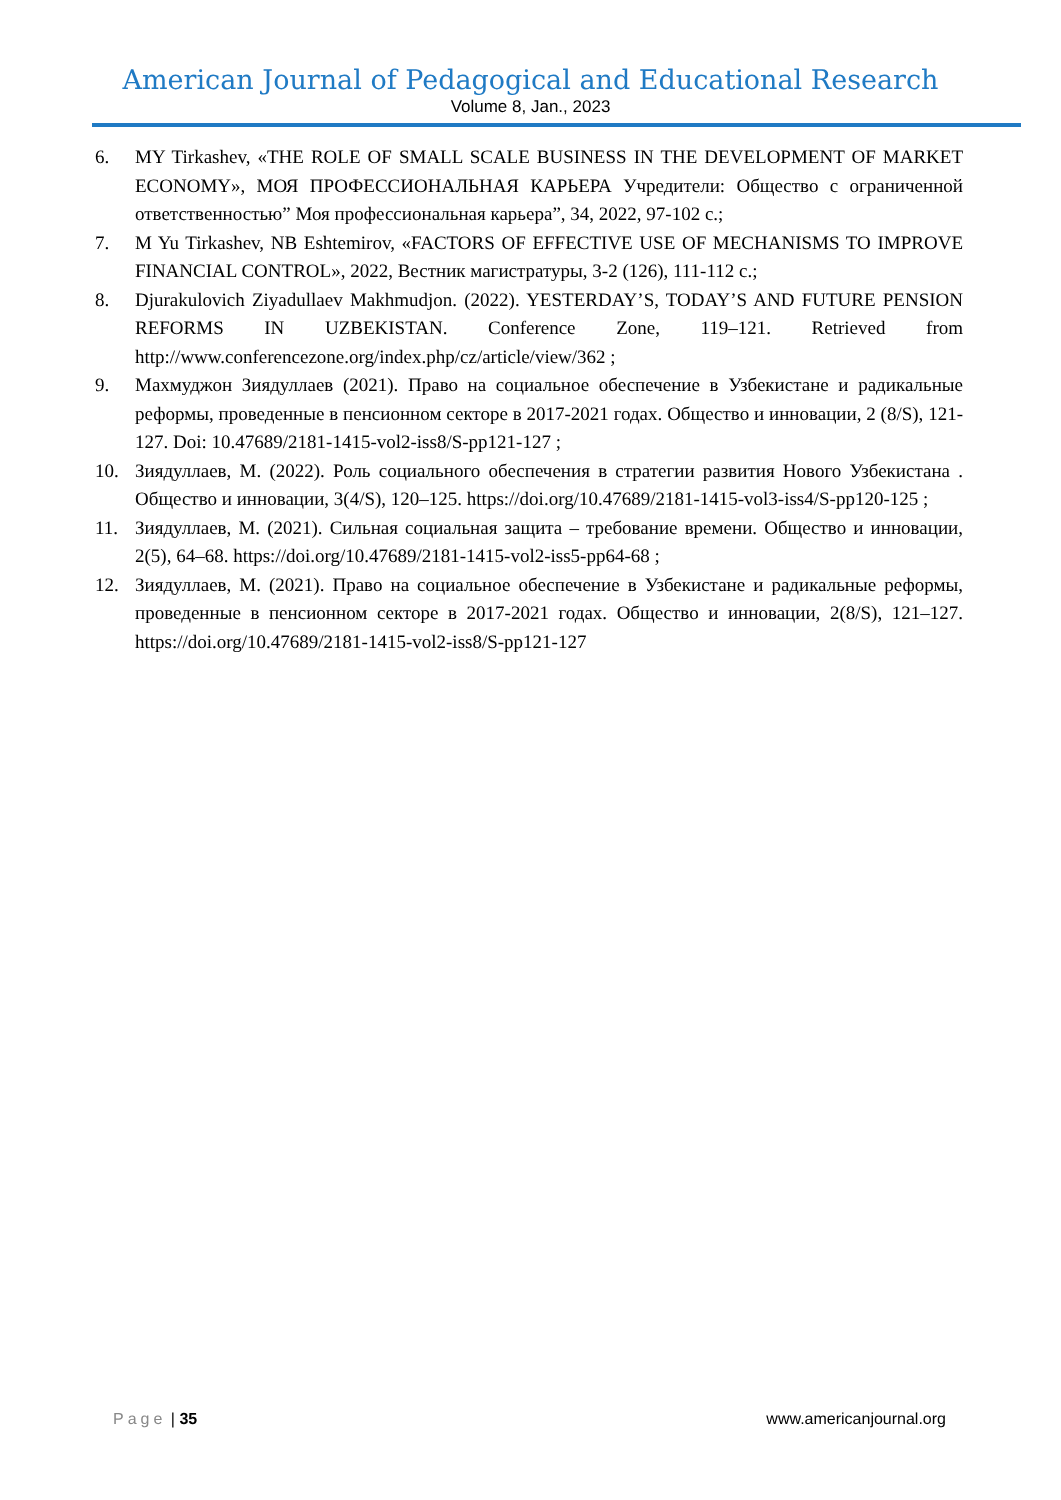American Journal of Pedagogical and Educational Research
Volume 8, Jan., 2023
6. MY Tirkashev, «THE ROLE OF SMALL SCALE BUSINESS IN THE DEVELOPMENT OF MARKET ECONOMY», МОЯ ПРОФЕССИОНАЛЬНАЯ КАРЬЕРА Учредители: Общество с ограниченной ответственностью” Моя профессиональная карьера”, 34, 2022, 97-102 с.;
7. M Yu Tirkashev, NB Eshtemirov, «FACTORS OF EFFECTIVE USE OF MECHANISMS TO IMPROVE FINANCIAL CONTROL», 2022, Вестник магистратуры, 3-2 (126), 111-112 с.;
8. Djurakulovich Ziyadullaev Makhmudjon. (2022). YESTERDAY’S, TODAY’S AND FUTURE PENSION REFORMS IN UZBEKISTAN. Conference Zone, 119–121. Retrieved from http://www.conferencezone.org/index.php/cz/article/view/362 ;
9. Махмуджон Зиядуллаев (2021). Право на социальное обеспечение в Узбекистане и радикальные реформы, проведенные в пенсионном секторе в 2017-2021 годах. Общество и инновации, 2 (8/S), 121-127. Doi: 10.47689/2181-1415-vol2-iss8/S-pp121-127 ;
10. Зиядуллаев, М. (2022). Роль социального обеспечения в стратегии развития Нового Узбекистана . Общество и инновации, 3(4/S), 120–125. https://doi.org/10.47689/2181-1415-vol3-iss4/S-pp120-125 ;
11. Зиядуллаев, М. (2021). Сильная социальная защита – требование времени. Общество и инновации, 2(5), 64–68. https://doi.org/10.47689/2181-1415-vol2-iss5-pp64-68 ;
12. Зиядуллаев, М. (2021). Право на социальное обеспечение в Узбекистане и радикальные реформы, проведенные в пенсионном секторе в 2017-2021 годах. Общество и инновации, 2(8/S), 121–127. https://doi.org/10.47689/2181-1415-vol2-iss8/S-pp121-127
Page | 35 www.americanjournal.org